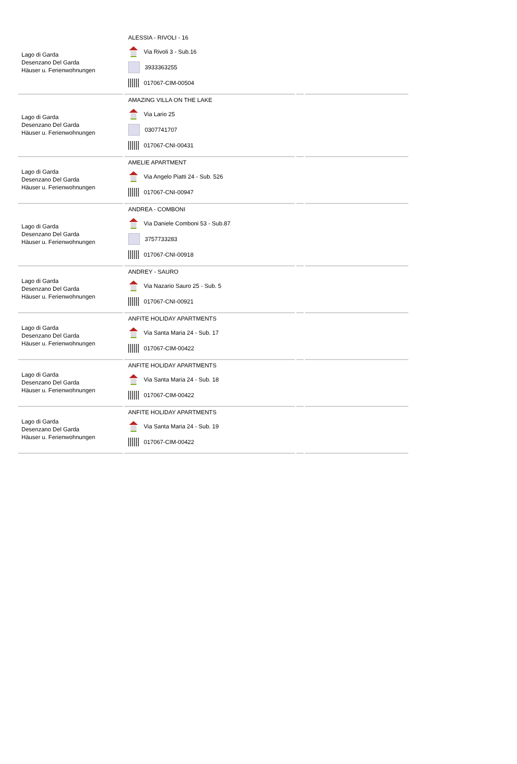| Lago di Garda Desenzano Del Garda Häuser u. Ferienwohnungen | ALESSIA - RIVOLI - 16 Via Rivoli 3 - Sub.16 3933363255 017067-CIM-00504 | | |
| Lago di Garda Desenzano Del Garda Häuser u. Ferienwohnungen | AMAZING VILLA ON THE LAKE Via Lario 25 0307741707 017067-CNI-00431 | | |
| Lago di Garda Desenzano Del Garda Häuser u. Ferienwohnungen | AMELIE APARTMENT Via Angelo Piatti 24 - Sub. 526 017067-CNI-00947 | | |
| Lago di Garda Desenzano Del Garda Häuser u. Ferienwohnungen | ANDREA - COMBONI Via Daniele Comboni 53 - Sub.87 3757733283 017067-CNI-00918 | | |
| Lago di Garda Desenzano Del Garda Häuser u. Ferienwohnungen | ANDREY - SAURO Via Nazario Sauro 25 - Sub. 5 017067-CNI-00921 | | |
| Lago di Garda Desenzano Del Garda Häuser u. Ferienwohnungen | ANFITE HOLIDAY APARTMENTS Via Santa Maria 24 - Sub. 17 017067-CIM-00422 | | |
| Lago di Garda Desenzano Del Garda Häuser u. Ferienwohnungen | ANFITE HOLIDAY APARTMENTS Via Santa Maria 24 - Sub. 18 017067-CIM-00422 | | |
| Lago di Garda Desenzano Del Garda Häuser u. Ferienwohnungen | ANFITE HOLIDAY APARTMENTS Via Santa Maria 24 - Sub. 19 017067-CIM-00422 | | |